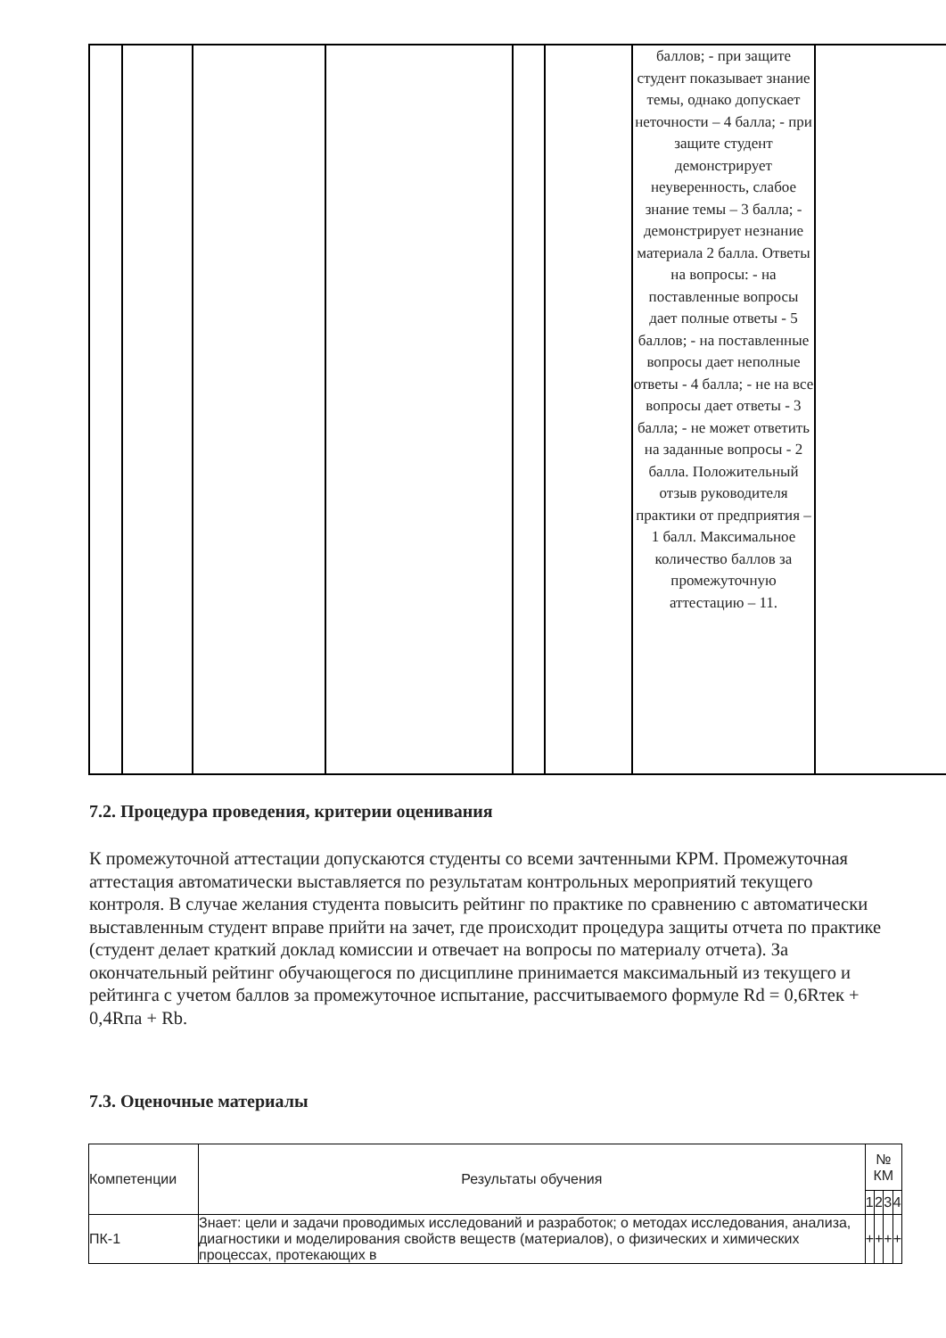| | | | | | | баллов; - при защите студент показывает знание темы, однако допускает неточности – 4 балла; - при защите студент демонстрирует неуверенность, слабое знание темы – 3 балла; - демонстрирует незнание материала 2 балла. Ответы на вопросы: - на поставленные вопросы дает полные ответы - 5 баллов; - на поставленные вопросы дает неполные ответы - 4 балла; - не на все вопросы дает ответы - 3 балла; - не может ответить на заданные вопросы - 2 балла. Положительный отзыв руководителя практики от предприятия – 1 балл. Максимальное количество баллов за промежуточную аттестацию – 11. | |
7.2. Процедура проведения, критерии оценивания
К промежуточной аттестации допускаются студенты со всеми зачтенными КРМ. Промежуточная аттестация автоматически выставляется по результатам контрольных мероприятий текущего контроля. В случае желания студента повысить рейтинг по практике по сравнению с автоматически выставленным студент вправе прийти на зачет, где происходит процедура защиты отчета по практике (студент делает краткий доклад комиссии и отвечает на вопросы по материалу отчета). За окончательный рейтинг обучающегося по дисциплине принимается максимальный из текущего и рейтинга с учетом баллов за промежуточное испытание, рассчитываемого формуле Rd = 0,6Rтек + 0,4Rпа + Rb.
7.3. Оценочные материалы
| Компетенции | Результаты обучения | № КМ | | | |
| --- | --- | --- | --- | --- | --- |
| | | 1 | 2 | 3 | 4 |
| ПК-1 | Знает: цели и задачи проводимых исследований и разработок; о методах исследования, анализа, диагностики и моделирования свойств веществ (материалов), о физических и химических процессах, протекающих в | + | + | + | + |